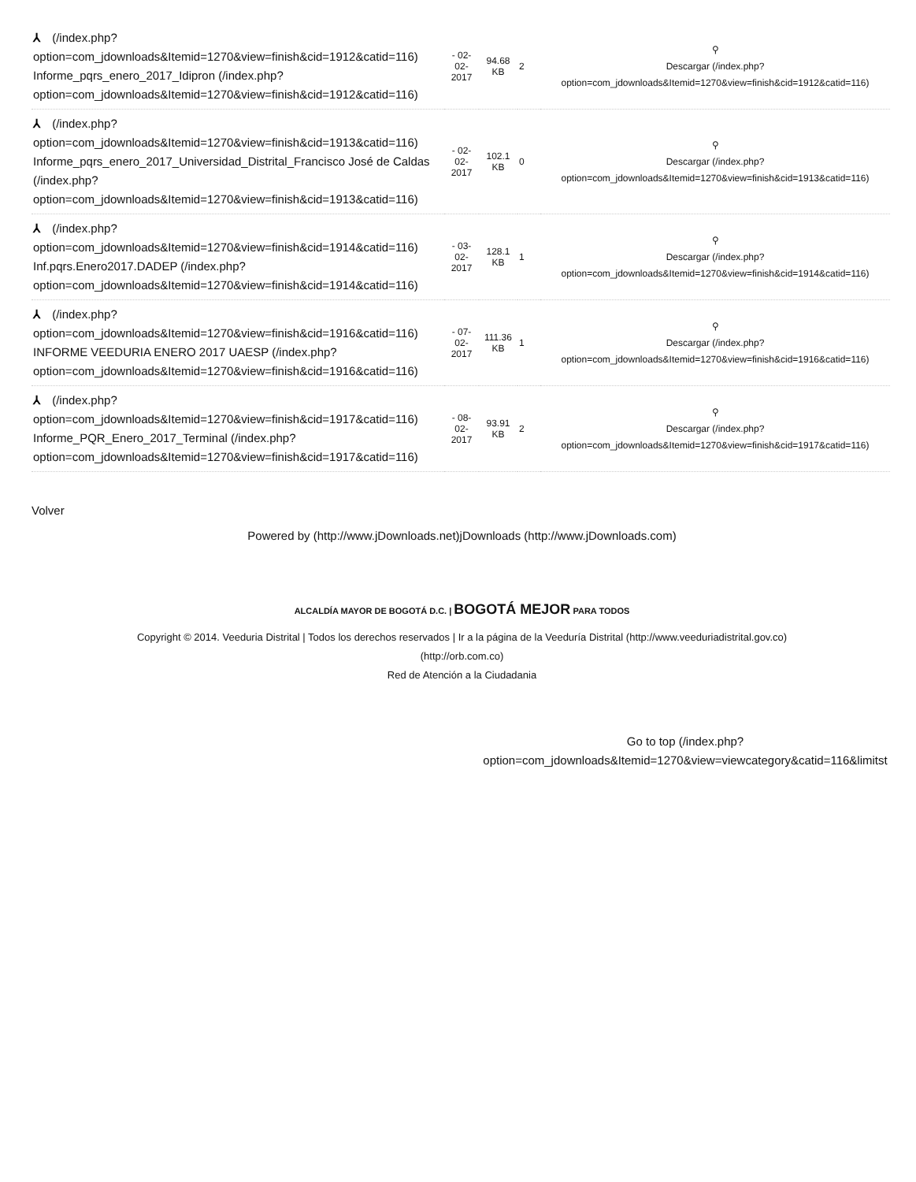| ⅄ (/index.php? option=com_jdownloads&Itemid=1270&view=finish&cid=1912&catid=116) Informe_pqrs_enero_2017_Idipron (/index.php? option=com_jdownloads&Itemid=1270&view=finish&cid=1912&catid=116) | - 02- 02- 2017 | 94.68 KB | 2 | ⚲ Descargar (/index.php? option=com_jdownloads&Itemid=1270&view=finish&cid=1912&catid=116) |
| ⅄ (/index.php? option=com_jdownloads&Itemid=1270&view=finish&cid=1913&catid=116) Informe_pqrs_enero_2017_Universidad_Distrital_Francisco José de Caldas (/index.php? option=com_jdownloads&Itemid=1270&view=finish&cid=1913&catid=116) | - 02- 02- 2017 | 102.1 KB | 0 | ⚲ Descargar (/index.php? option=com_jdownloads&Itemid=1270&view=finish&cid=1913&catid=116) |
| ⅄ (/index.php? option=com_jdownloads&Itemid=1270&view=finish&cid=1914&catid=116) Inf.pqrs.Enero2017.DADEP (/index.php? option=com_jdownloads&Itemid=1270&view=finish&cid=1914&catid=116) | - 03- 02- 2017 | 128.1 KB | 1 | ⚲ Descargar (/index.php? option=com_jdownloads&Itemid=1270&view=finish&cid=1914&catid=116) |
| ⅄ (/index.php? option=com_jdownloads&Itemid=1270&view=finish&cid=1916&catid=116) INFORME VEEDURIA ENERO 2017 UAESP (/index.php? option=com_jdownloads&Itemid=1270&view=finish&cid=1916&catid=116) | - 07- 02- 2017 | 111.36 KB | 1 | ⚲ Descargar (/index.php? option=com_jdownloads&Itemid=1270&view=finish&cid=1916&catid=116) |
| ⅄ (/index.php? option=com_jdownloads&Itemid=1270&view=finish&cid=1917&catid=116) Informe_PQR_Enero_2017_Terminal (/index.php? option=com_jdownloads&Itemid=1270&view=finish&cid=1917&catid=116) | - 08- 02- 2017 | 93.91 KB | 2 | ⚲ Descargar (/index.php? option=com_jdownloads&Itemid=1270&view=finish&cid=1917&catid=116) |
Volver
Powered by (http://www.jDownloads.net)jDownloads (http://www.jDownloads.com)
ALCALDÍA MAYOR DE BOGOTÁ D.C. | BOGOTÁ MEJOR PARA TODOS
Copyright © 2014. Veeduria Distrital | Todos los derechos reservados | Ir a la página de la Veeduría Distrital (http://www.veeduriadistrital.gov.co)
(http://orb.com.co)
Red de Atención a la Ciudadania
Go to top (/index.php?
option=com_jdownloads&Itemid=1270&view=viewcategory&catid=116&limitst